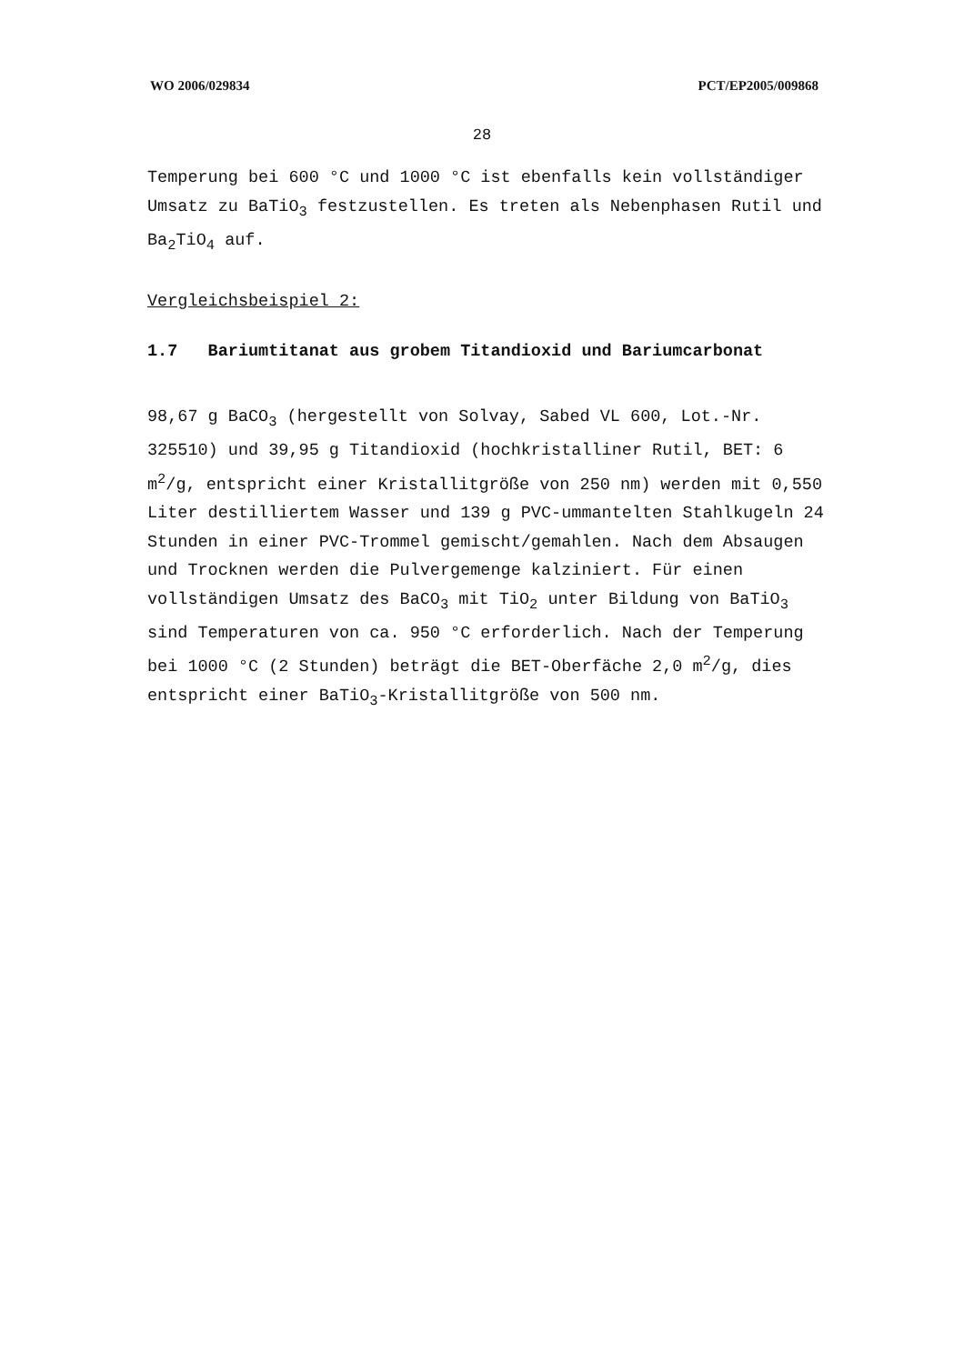WO 2006/029834 PCT/EP2005/009868
28
Temperung bei 600 °C und 1000 °C ist ebenfalls kein vollständiger Umsatz zu BaTiO<sub>3</sub> festzustellen. Es treten als Nebenphasen Rutil und Ba<sub>2</sub>TiO<sub>4</sub> auf.
Vergleichsbeispiel 2:
1.7 Bariumtitanat aus grobem Titandioxid und Bariumcarbonat
98,67 g BaCO<sub>3</sub> (hergestellt von Solvay, Sabed VL 600, Lot.-Nr. 325510) und 39,95 g Titandioxid (hochkristalliner Rutil, BET: 6 m<sup>2</sup>/g, entspricht einer Kristallitgröße von 250 nm) werden mit 0,550 Liter destilliertem Wasser und 139 g PVC-ummantelten Stahlkugeln 24 Stunden in einer PVC-Trommel gemischt/gemahlen. Nach dem Absaugen und Trocknen werden die Pulvergemenge kalziniert. Für einen vollständigen Umsatz des BaCO<sub>3</sub> mit TiO<sub>2</sub> unter Bildung von BaTiO<sub>3</sub> sind Temperaturen von ca. 950 °C erforderlich. Nach der Temperung bei 1000 °C (2 Stunden) beträgt die BET-Oberfäche 2,0 m<sup>2</sup>/g, dies entspricht einer BaTiO<sub>3</sub>-Kristallitgröße von 500 nm.